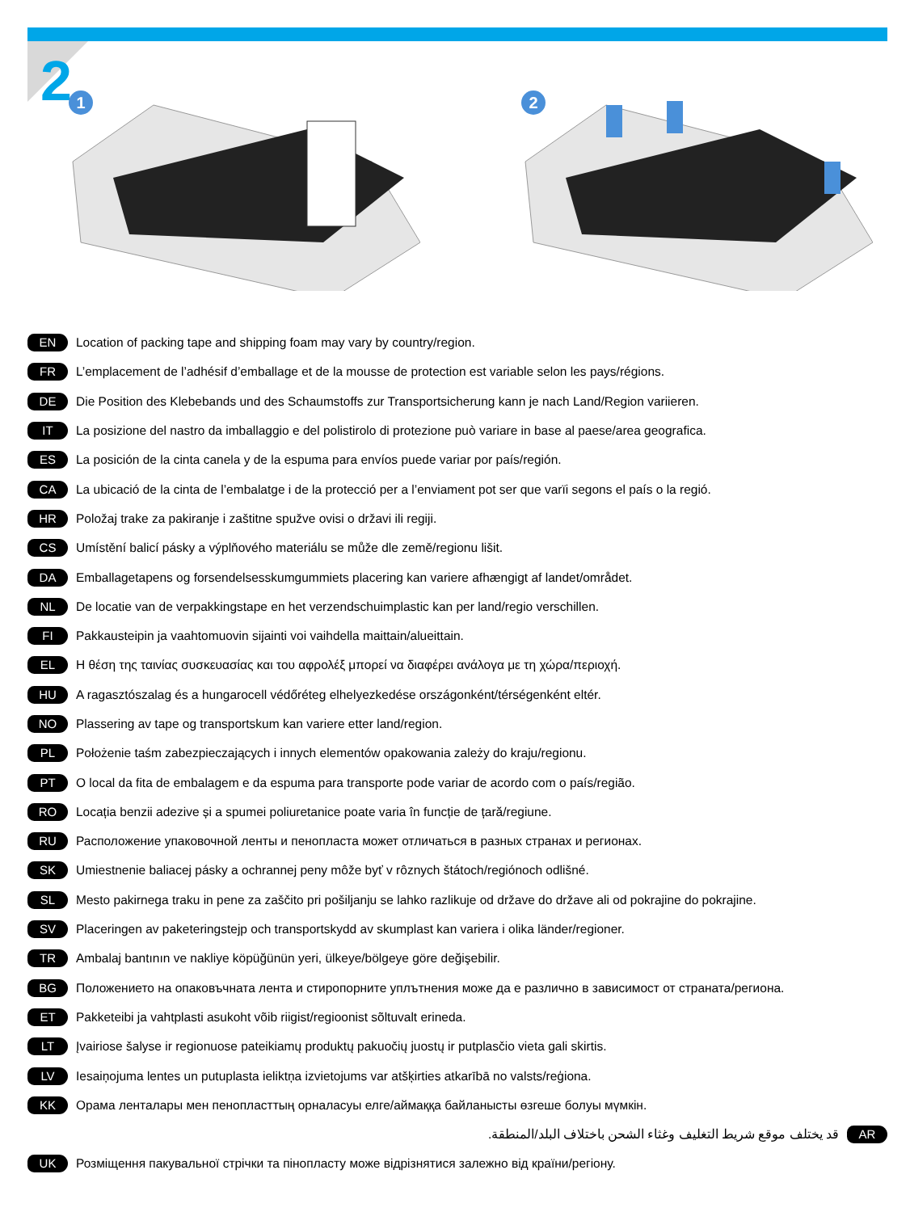2
1
2
EN Location of packing tape and shipping foam may vary by country/region.
FR L’emplacement de l’adhésif d’emballage et de la mousse de protection est variable selon les pays/régions.
DE Die Position des Klebebands und des Schaumstoffs zur Transportsicherung kann je nach Land/Region variieren.
IT La posizione del nastro da imballaggio e del polistirolo di protezione può variare in base al paese/area geografica.
ES La posición de la cinta canela y de la espuma para envíos puede variar por país/región.
CA La ubicació de la cinta de l’embalatge i de la protecció per a l’enviament pot ser que varïi segons el país o la regió.
HR Položaj trake za pakiranje i zaštitne spužve ovisi o državi ili regiji.
CS Umístění balicí pásky a výplňového materiálu se může dle země/regionu lišit.
DA Emballagetapens og forsendelsesskumgummiets placering kan variere afhængigt af landet/området.
NL De locatie van de verpakkingstape en het verzendschuimplastic kan per land/regio verschillen.
FI Pakkausteipin ja vaahtomuovin sijainti voi vaihdella maittain/alueittain.
EL Η θέση της ταινίας συσκευασίας και του αφρολέξ μπορεί να διαφέρει ανάλογα με τη χώρα/περιοχή.
HU A ragasztószalag és a hungarocell védőréteg elhelyezkedése országonként/térségenként eltér.
NO Plassering av tape og transportskum kan variere etter land/region.
PL Położenie taśm zabezpieczających i innych elementów opakowania zależy do kraju/regionu.
PT O local da fita de embalagem e da espuma para transporte pode variar de acordo com o país/região.
RO Locația benzii adezive și a spumei poliuretanice poate varia în funcție de țară/regiune.
RU Расположение упаковочной ленты и пенопласта может отличаться в разных странах и регионах.
SK Umiestnenie baliacej pásky a ochrannej peny môže byť v rôznych štátoch/regiónoch odlišné.
SL Mesto pakirnega traku in pene za zaščito pri pošiljanju se lahko razlikuje od države do države ali od pokrajine do pokrajine.
SV Placeringen av paketeringstejp och transportskydd av skumplast kan variera i olika länder/regioner.
TR Ambalaj bantının ve nakliye köpüğünün yeri, ülkeye/bölgeye göre değişebilir.
BG Положението на опаковъчната лента и стиропорните уплътнения може да е различно в зависимост от страната/региона.
ET Pakketeibi ja vahtplasti asukoht võib riigist/regioonist sõltuvalt erineda.
LT Įvairiose šalyse ir regionuose pateikiamų produktų pakuočių juostų ir putplasčio vieta gali skirtis.
LV Iesaiņojuma lentes un putuplasta ieliktņa izvietojums var atšķirties atkarībā no valsts/reģiona.
KK Орама ленталары мен пенопласттың орналасуы елге/аймаққа байланысты өзгеше болуы мүмкін.
قد يختلف موقع شريط التغليف وغثاء الشحن باختلاف البلد/المنطقة. AR
UK Розміщення пакувальної стрічки та пінопласту може відрізнятися залежно від країни/регіону.